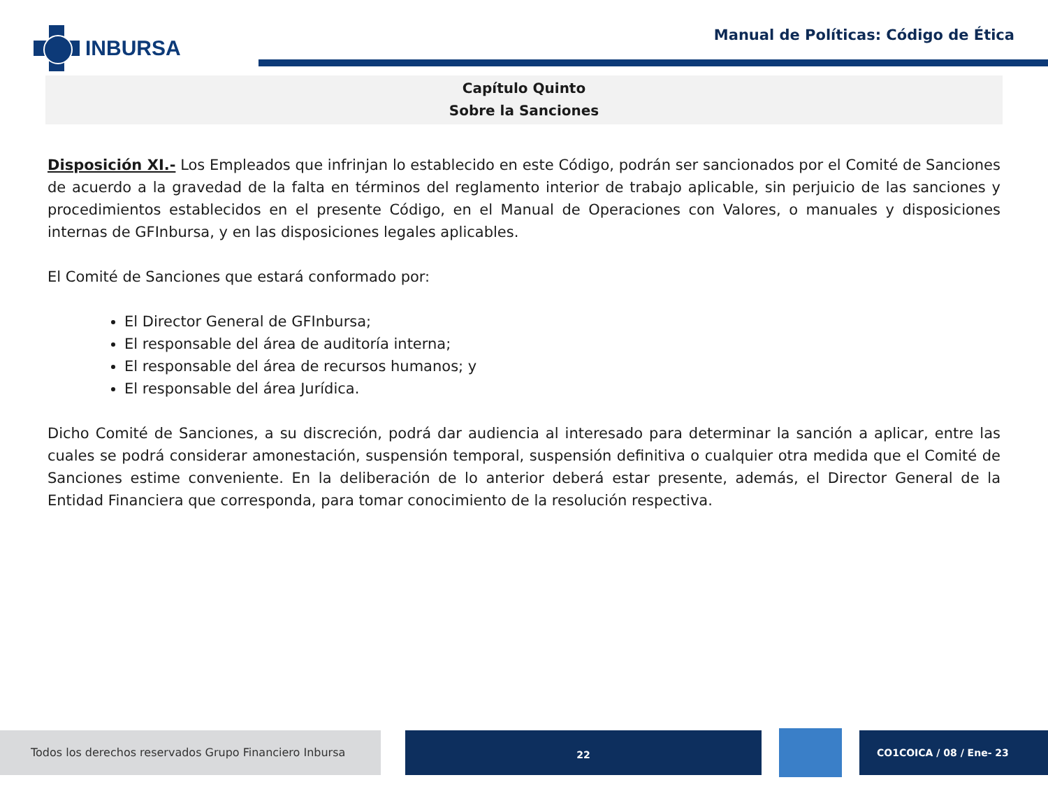INBURSA
Manual de Políticas: Código de Ética
Capítulo Quinto
Sobre la Sanciones
Disposición XI.- Los Empleados que infrinjan lo establecido en este Código, podrán ser sancionados por el Comité de Sanciones de acuerdo a la gravedad de la falta en términos del reglamento interior de trabajo aplicable, sin perjuicio de las sanciones y procedimientos establecidos en el presente Código, en el Manual de Operaciones con Valores, o manuales y disposiciones internas de GFInbursa, y en las disposiciones legales aplicables.
El Comité de Sanciones que estará conformado por:
El Director General de GFInbursa;
El responsable del área de auditoría interna;
El responsable del área de recursos humanos; y
El responsable del área Jurídica.
Dicho Comité de Sanciones, a su discreción, podrá dar audiencia al interesado para determinar la sanción a aplicar, entre las cuales se podrá considerar amonestación, suspensión temporal, suspensión definitiva o cualquier otra medida que el Comité de Sanciones estime conveniente. En la deliberación de lo anterior deberá estar presente, además, el Director General de la Entidad Financiera que corresponda, para tomar conocimiento de la resolución respectiva.
Todos los derechos reservados Grupo Financiero Inbursa
22
CO1COICA / 08 / Ene- 23